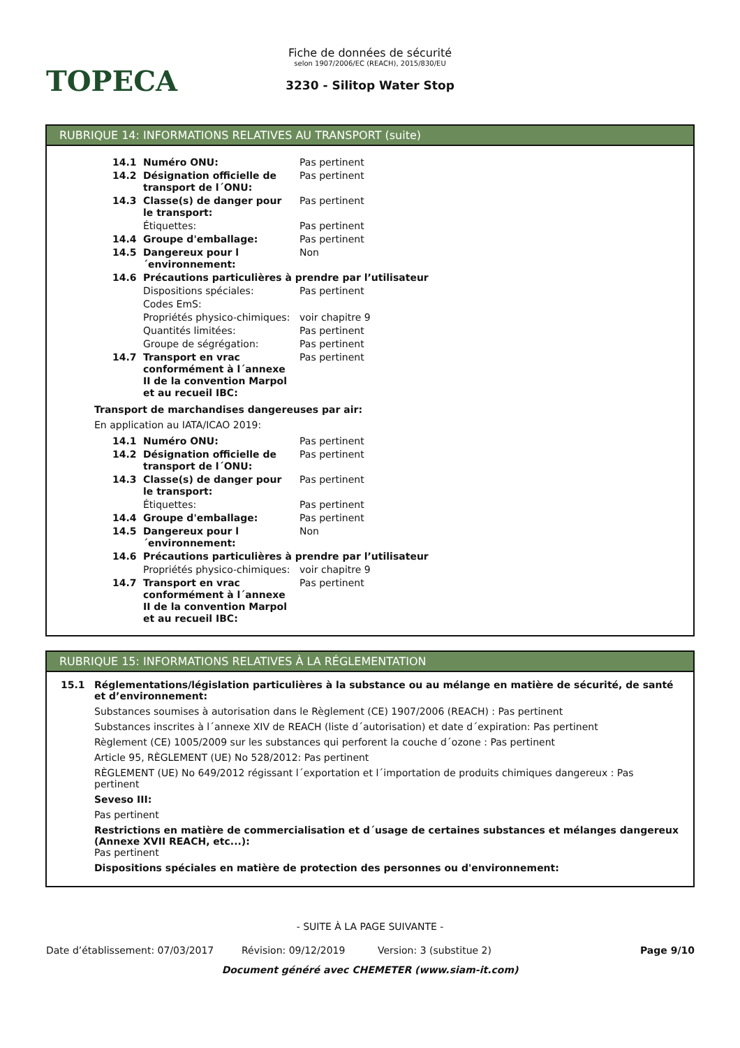TOPECA
Fiche de données de sécurité
selon 1907/2006/EC (REACH), 2015/830/EU
3230 - Silitop Water Stop
RUBRIQUE 14: INFORMATIONS RELATIVES AU TRANSPORT (suite)
| 14.1 | Numéro ONU: | Pas pertinent |
| 14.2 | Désignation officielle de transport de l´ONU: | Pas pertinent |
| 14.3 | Classe(s) de danger pour le transport: | Pas pertinent |
| | Étiquettes: | Pas pertinent |
| 14.4 | Groupe d'emballage: | Pas pertinent |
| 14.5 | Dangereux pour l´environnement: | Non |
| 14.6 | Précautions particulières à prendre par l’utilisateur | |
| | Dispositions spéciales: | Pas pertinent |
| | Codes EmS: | |
| | Propriétés physico-chimiques: | voir chapitre 9 |
| | Quantités limitées: | Pas pertinent |
| | Groupe de ségrégation: | Pas pertinent |
| 14.7 | Transport en vrac conformément à l´annexe II de la convention Marpol et au recueil IBC: | Pas pertinent |
Transport de marchandises dangereuses par air:
En application au IATA/ICAO 2019:
| 14.1 | Numéro ONU: | Pas pertinent |
| 14.2 | Désignation officielle de transport de l´ONU: | Pas pertinent |
| 14.3 | Classe(s) de danger pour le transport: | Pas pertinent |
| | Étiquettes: | Pas pertinent |
| 14.4 | Groupe d'emballage: | Pas pertinent |
| 14.5 | Dangereux pour l´environnement: | Non |
| 14.6 | Précautions particulières à prendre par l’utilisateur | |
| | Propriétés physico-chimiques: | voir chapitre 9 |
| 14.7 | Transport en vrac conformément à l´annexe II de la convention Marpol et au recueil IBC: | Pas pertinent |
RUBRIQUE 15: INFORMATIONS RELATIVES À LA RÉGLEMENTATION
15.1 Réglementations/législation particulières à la substance ou au mélange en matière de sécurité, de santé et d’environnement:
Substances soumises à autorisation dans le Règlement (CE) 1907/2006 (REACH) : Pas pertinent
Substances inscrites à l´annexe XIV de REACH (liste d´autorisation) et date d´expiration: Pas pertinent
Règlement (CE) 1005/2009 sur les substances qui perforent la couche d´ozone : Pas pertinent
Article 95, RÈGLEMENT (UE) No 528/2012: Pas pertinent
RÈGLEMENT (UE) No 649/2012 régissant l´exportation et l´importation de produits chimiques dangereux : Pas pertinent
Seveso III:
Pas pertinent
Restrictions en matière de commercialisation et d´usage de certaines substances et mélanges dangereux (Annexe XVII REACH, etc...):
Pas pertinent
Dispositions spéciales en matière de protection des personnes ou d'environnement:
- SUITE À LA PAGE SUIVANTE -
Date d’établissement: 07/03/2017 Révision: 09/12/2019 Version: 3 (substitue 2) Page 9/10
Document généré avec CHEMETER (www.siam-it.com)